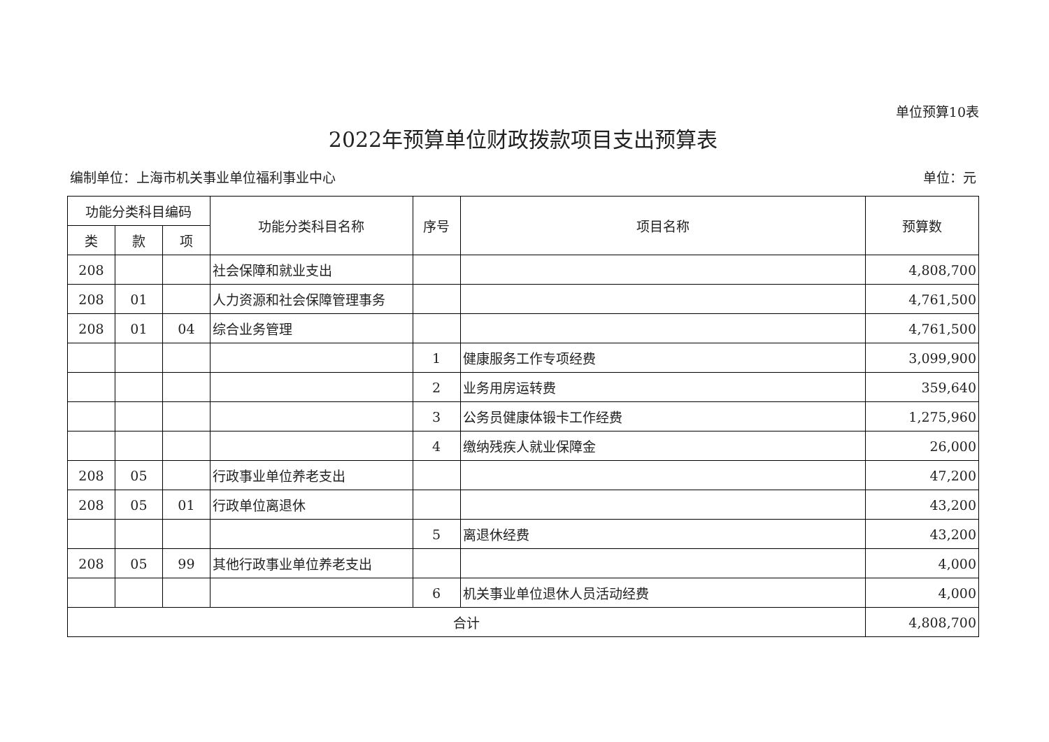单位预算10表
2022年预算单位财政拨款项目支出预算表
编制单位：上海市机关事业单位福利事业中心 单位：元
| 功能分类科目编码 | | | 功能分类科目名称 | 序号 | 项目名称 | 预算数 |
| --- | --- | --- | --- | --- | --- | --- |
| 类 | 款 | 项 | | | | |
| 208 | | | 社会保障和就业支出 | | | 4,808,700 |
| 208 | 01 | | 人力资源和社会保障管理事务 | | | 4,761,500 |
| 208 | 01 | 04 | 综合业务管理 | | | 4,761,500 |
| | | | | 1 | 健康服务工作专项经费 | 3,099,900 |
| | | | | 2 | 业务用房运转费 | 359,640 |
| | | | | 3 | 公务员健康体锻卡工作经费 | 1,275,960 |
| | | | | 4 | 缴纳残疾人就业保障金 | 26,000 |
| 208 | 05 | | 行政事业单位养老支出 | | | 47,200 |
| 208 | 05 | 01 | 行政单位离退休 | | | 43,200 |
| | | | | 5 | 离退休经费 | 43,200 |
| 208 | 05 | 99 | 其他行政事业单位养老支出 | | | 4,000 |
| | | | | 6 | 机关事业单位退休人员活动经费 | 4,000 |
| 合计 | | | | | | 4,808,700 |